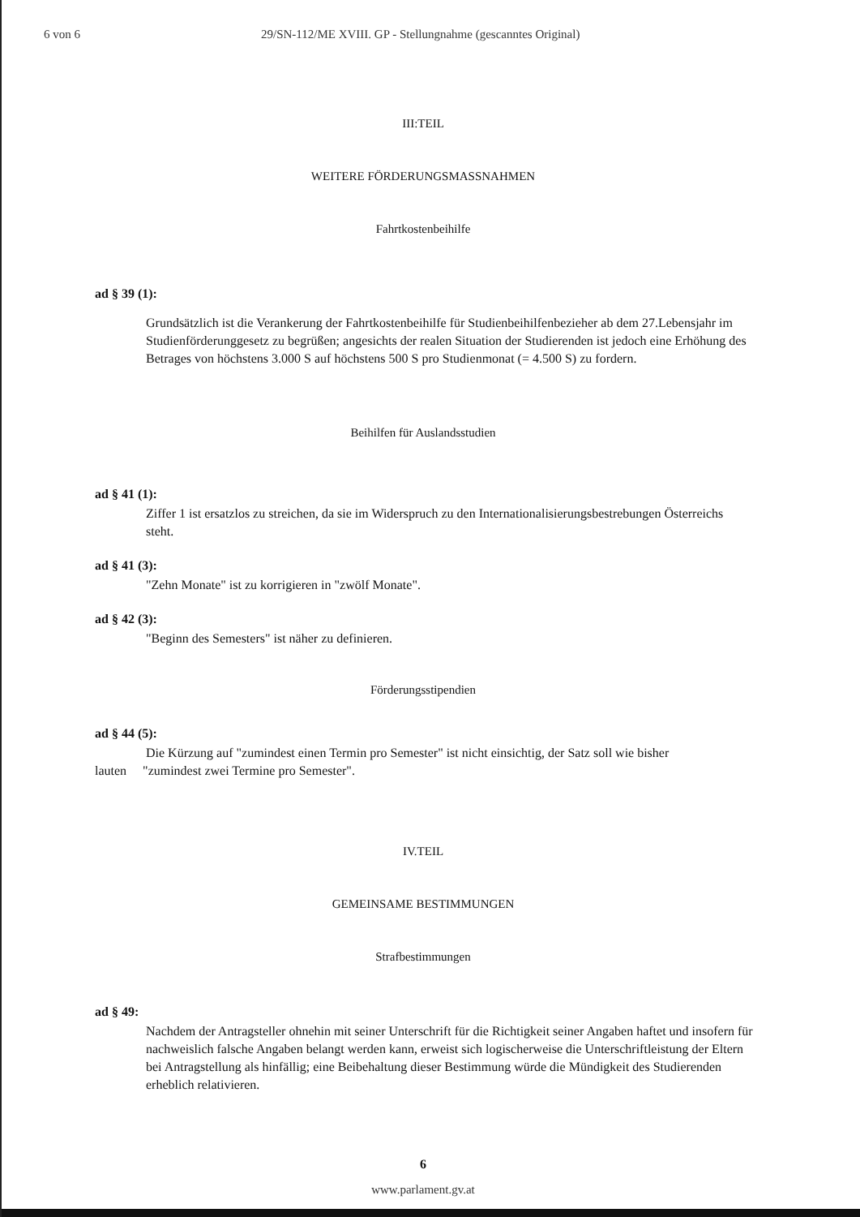6 von 6 29/SN-112/ME XVIII. GP - Stellungnahme (gescanntes Original)
III:TEIL
WEITERE FÖRDERUNGSMASSNAHMEN
Fahrtkostenbeihilfe
ad § 39 (1):
Grundsätzlich ist die Verankerung der Fahrtkostenbeihilfe für Studienbeihilfenbezieher ab dem 27.Lebensjahr im Studienförderunggesetz zu begrüßen; angesichts der realen Situation der Studierenden ist jedoch eine Erhöhung des Betrages von höchstens 3.000 S auf höchstens 500 S pro Studienmonat (= 4.500 S) zu fordern.
Beihilfen für Auslandsstudien
ad § 41 (1):
Ziffer 1 ist ersatzlos zu streichen, da sie im Widerspruch zu den Internationalisierungsbestrebungen Österreichs steht.
ad § 41 (3):
"Zehn Monate" ist zu korrigieren in "zwölf Monate".
ad § 42 (3):
"Beginn des Semesters" ist näher zu definieren.
Förderungsstipendien
ad § 44 (5):
Die Kürzung auf "zumindest einen Termin pro Semester" ist nicht einsichtig, der Satz soll wie bisher
lauten "zumindest zwei Termine pro Semester".
IV.TEIL
GEMEINSAME BESTIMMUNGEN
Strafbestimmungen
ad § 49:
Nachdem der Antragsteller ohnehin mit seiner Unterschrift für die Richtigkeit seiner Angaben haftet und insofern für nachweislich falsche Angaben belangt werden kann, erweist sich logischerweise die Unterschriftleistung der Eltern bei Antragstellung als hinfällig; eine Beibehaltung dieser Bestimmung würde die Mündigkeit des Studierenden erheblich relativieren.
6
www.parlament.gv.at